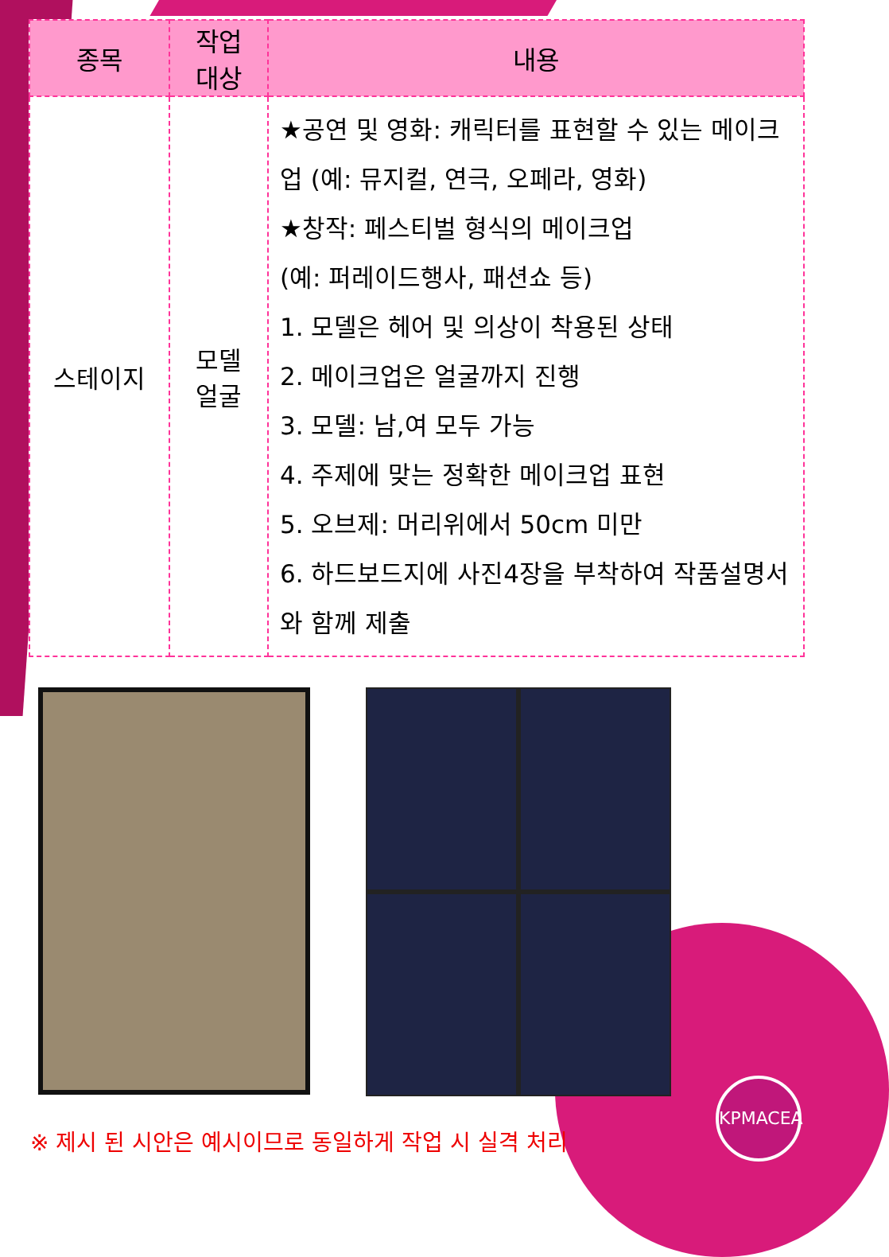| 종목 | 작업 대상 | 내용 |
| --- | --- | --- |
| 스테이지 | 모델 얼굴 | ★공연 및 영화: 캐릭터를 표현할 수 있는 메이크업 (예: 뮤지컬, 연극, 오페라, 영화) ★창작: 페스티벌 형식의 메이크업 (예: 퍼레이드행사, 패션쇼 등) 1. 모델은 헤어 및 의상이 착용된 상태 2. 메이크업은 얼굴까지 진행 3. 모델: 남,여 모두 가능 4. 주제에 맞는 정확한 메이크업 표현 5. 오브제: 머리위에서 50cm 미만 6. 하드보드지에 사진4장을 부착하여 작품설명서와 함께 제출 |
※ 제시 된 시안은 예시이므로 동일하게 작업 시 실격 처리
KPMACEA